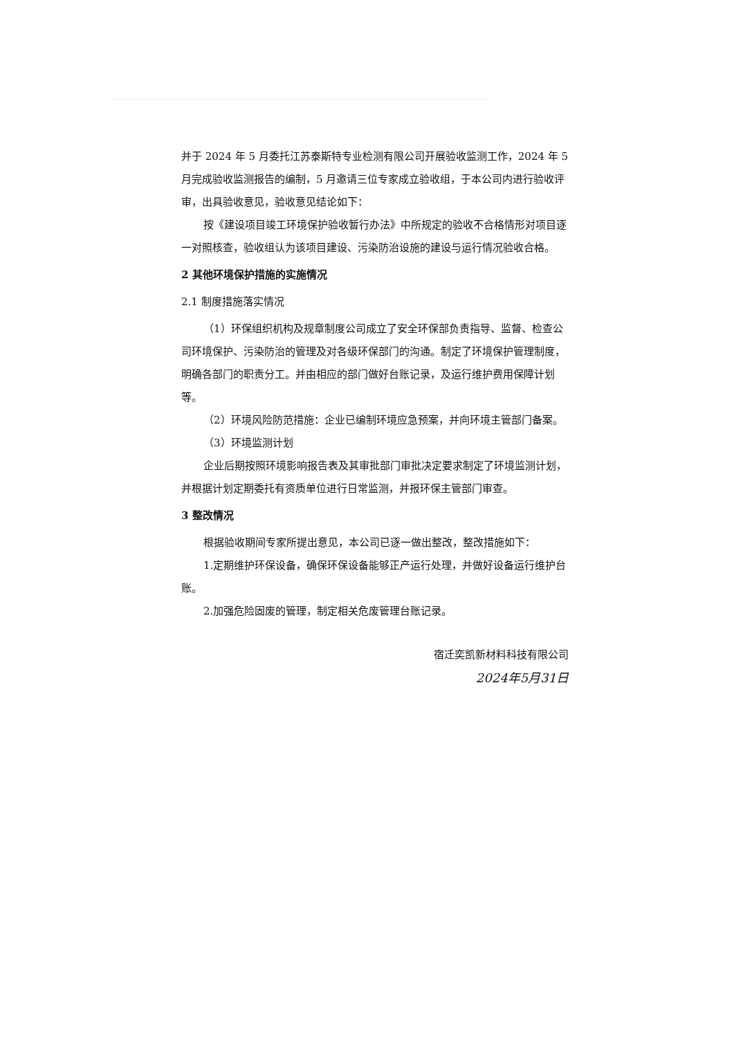并于 2024 年 5 月委托江苏泰斯特专业检测有限公司开展验收监测工作，2024 年 5 月完成验收监测报告的编制，5 月邀请三位专家成立验收组，于本公司内进行验收评审，出具验收意见，验收意见结论如下：
按《建设项目竣工环境保护验收暂行办法》中所规定的验收不合格情形对项目逐一对照核查，验收组认为该项目建设、污染防治设施的建设与运行情况验收合格。
2 其他环境保护措施的实施情况
2.1 制度措施落实情况
（1）环保组织机构及规章制度公司成立了安全环保部负责指导、监督、检查公司环境保护、污染防治的管理及对各级环保部门的沟通。制定了环境保护管理制度，明确各部门的职责分工。并由相应的部门做好台账记录，及运行维护费用保障计划等。
（2）环境风险防范措施：企业已编制环境应急预案，并向环境主管部门备案。
（3）环境监测计划
企业后期按照环境影响报告表及其审批部门审批决定要求制定了环境监测计划，并根据计划定期委托有资质单位进行日常监测，并报环保主管部门审查。
3 整改情况
根据验收期间专家所提出意见，本公司已逐一做出整改，整改措施如下：
1.定期维护环保设备，确保环保设备能够正产运行处理，并做好设备运行维护台账。
2.加强危险固废的管理，制定相关危废管理台账记录。
宿迁奕凯新材料科技有限公司
2024年5月31日